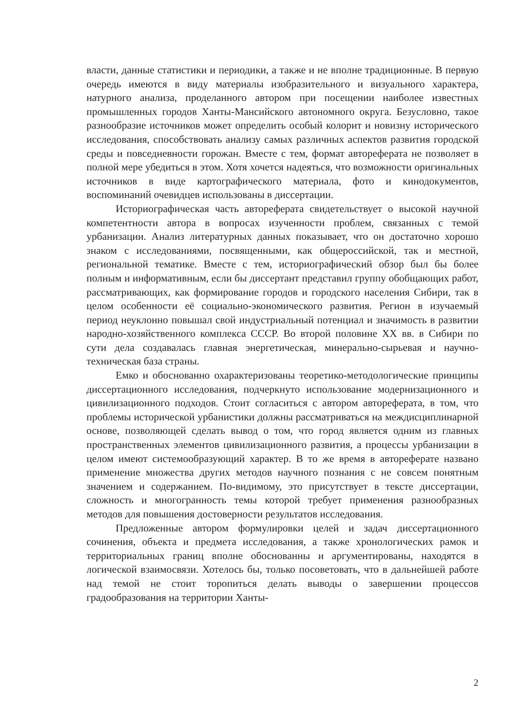власти, данные статистики и периодики, а также и не вполне традиционные. В первую очередь имеются в виду материалы изобразительного и визуального характера, натурного анализа, проделанного автором при посещении наиболее известных промышленных городов Ханты-Мансийского автономного округа. Безусловно, такое разнообразие источников может определить особый колорит и новизну исторического исследования, способствовать анализу самых различных аспектов развития городской среды и повседневности горожан. Вместе с тем, формат автореферата не позволяет в полной мере убедиться в этом. Хотя хочется надеяться, что возможности оригинальных источников в виде картографического материала, фото и кинодокументов, воспоминаний очевидцев использованы в диссертации.
Историографическая часть автореферата свидетельствует о высокой научной компетентности автора в вопросах изученности проблем, связанных с темой урбанизации. Анализ литературных данных показывает, что он достаточно хорошо знаком с исследованиями, посвященными, как общероссийской, так и местной, региональной тематике. Вместе с тем, историографический обзор был бы более полным и информативным, если бы диссертант представил группу обобщающих работ, рассматривающих, как формирование городов и городского населения Сибири, так в целом особенности её социально-экономического развития. Регион в изучаемый период неуклонно повышал свой индустриальный потенциал и значимость в развитии народно-хозяйственного комплекса СССР. Во второй половине XX вв. в Сибири по сути дела создавалась главная энергетическая, минерально-сырьевая и научно-техническая база страны.
Емко и обоснованно охарактеризованы теоретико-методологические принципы диссертационного исследования, подчеркнуто использование модернизационного и цивилизационного подходов. Стоит согласиться с автором автореферата, в том, что проблемы исторической урбанистики должны рассматриваться на междисциплинарной основе, позволяющей сделать вывод о том, что город является одним из главных пространственных элементов цивилизационного развития, а процессы урбанизации в целом имеют системообразующий характер. В то же время в автореферате названо применение множества других методов научного познания с не совсем понятным значением и содержанием. По-видимому, это присутствует в тексте диссертации, сложность и многогранность темы которой требует применения разнообразных методов для повышения достоверности результатов исследования.
Предложенные автором формулировки целей и задач диссертационного сочинения, объекта и предмета исследования, а также хронологических рамок и территориальных границ вполне обоснованны и аргументированы, находятся в логической взаимосвязи. Хотелось бы, только посоветовать, что в дальнейшей работе над темой не стоит торопиться делать выводы о завершении процессов градообразования на территории Ханты-
2